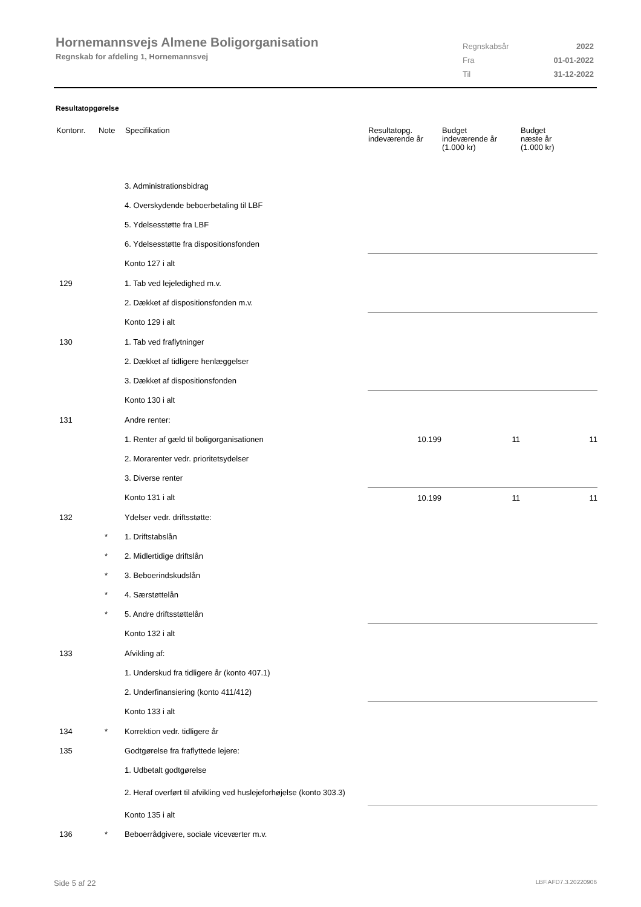Hornemannsvejs Almene Boligorganisation
Regnskab for afdeling 1, Hornemannsvej
| Regnskabsår | 2022 |
| Fra | 01-01-2022 |
| Til | 31-12-2022 |
Resultatopgørelse
| Kontonr. | Note | Specifikation | Resultatopg. indeværende år | Budget indeværende år (1.000 kr) | Budget næste år (1.000 kr) |
| --- | --- | --- | --- | --- | --- |
| | | 3. Administrationsbidrag | | | |
| | | 4. Overskydende beboerbetaling til LBF | | | |
| | | 5. Ydelsesstøtte fra LBF | | | |
| | | 6. Ydelsesstøtte fra dispositionsfonden | | | |
| | | Konto 127 i alt | | | |
| 129 | | 1. Tab ved lejeledighed m.v. | | | |
| | | 2. Dækket af dispositionsfonden m.v. | | | |
| | | Konto 129 i alt | | | |
| 130 | | 1. Tab ved fraflytninger | | | |
| | | 2. Dækket af tidligere henlæggelser | | | |
| | | 3. Dækket af dispositionsfonden | | | |
| | | Konto 130 i alt | | | |
| 131 | | Andre renter: | | | |
| | | 1. Renter af gæld til boligorganisationen | 10.199 | 11 | 11 |
| | | 2. Morarenter vedr. prioritetsydelser | | | |
| | | 3. Diverse renter | | | |
| | | Konto 131 i alt | 10.199 | 11 | 11 |
| 132 | | Ydelser vedr. driftsstøtte: | | | |
| | * | 1. Driftstabslån | | | |
| | * | 2. Midlertidige driftslån | | | |
| | * | 3. Beboerindskudslån | | | |
| | * | 4. Særstøttelån | | | |
| | * | 5. Andre driftsstøttelån | | | |
| | | Konto 132 i alt | | | |
| 133 | | Afvikling af: | | | |
| | | 1. Underskud fra tidligere år (konto 407.1) | | | |
| | | 2. Underfinansiering (konto 411/412) | | | |
| | | Konto 133 i alt | | | |
| 134 | * | Korrektion vedr. tidligere år | | | |
| 135 | | Godtgørelse fra fraflyttede lejere: | | | |
| | | 1. Udbetalt godtgørelse | | | |
| | | 2. Heraf overført til afvikling ved huslejeforhøjelse (konto 303.3) | | | |
| | | Konto 135 i alt | | | |
| 136 | * | Beboerrådgivere, sociale viceværter m.v. | | | |
Side 5 af 22 LBF.AFD7.3.20220906